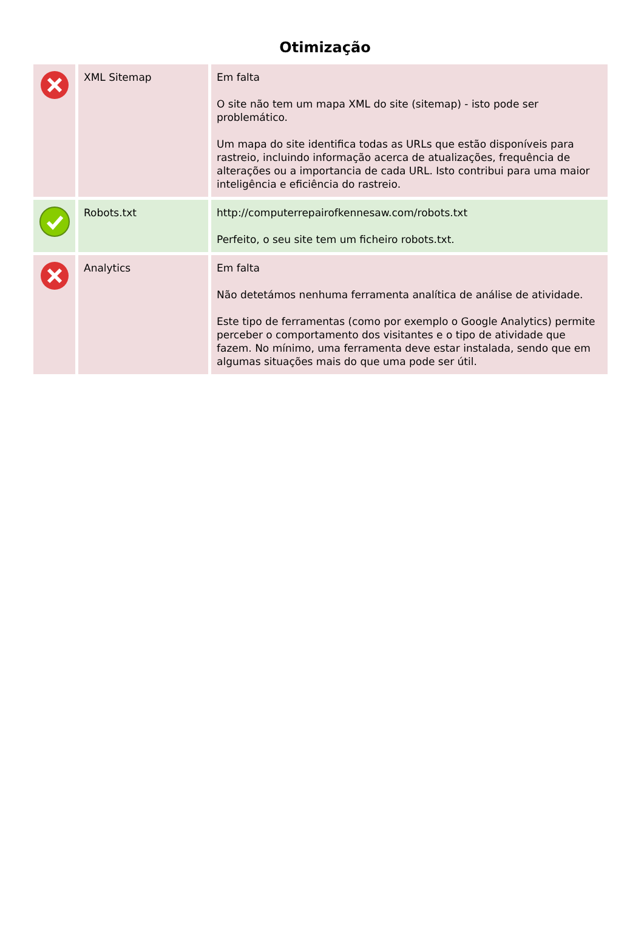Otimização
| | XML Sitemap | Em falta O site não tem um mapa XML do site (sitemap) - isto pode ser problemático. Um mapa do site identifica todas as URLs que estão disponíveis para rastreio, incluindo informação acerca de atualizações, frequência de alterações ou a importancia de cada URL. Isto contribui para uma maior inteligência e eficiência do rastreio. |
| | Robots.txt | http://computerrepairofkennesaw.com/robots.txt Perfeito, o seu site tem um ficheiro robots.txt. |
| | Analytics | Em falta Não detetámos nenhuma ferramenta analítica de análise de atividade. Este tipo de ferramentas (como por exemplo o Google Analytics) permite perceber o comportamento dos visitantes e o tipo de atividade que fazem. No mínimo, uma ferramenta deve estar instalada, sendo que em algumas situações mais do que uma pode ser útil. |